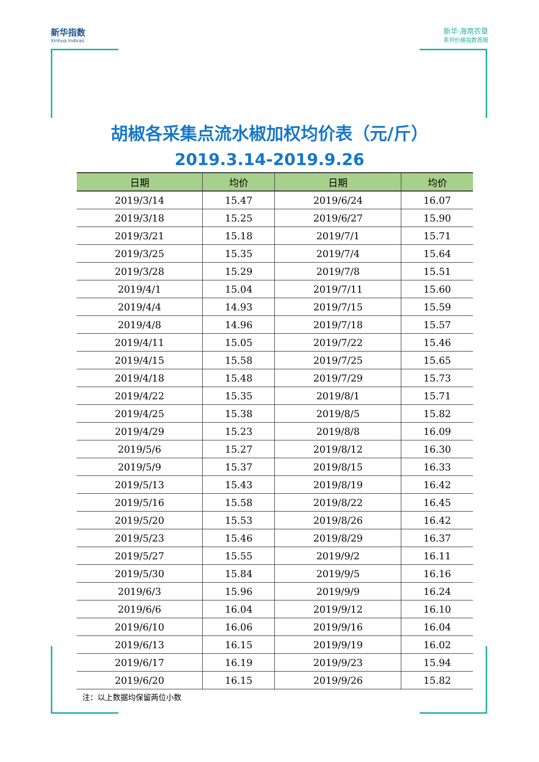新华指数
Xinhua Indices
新华·海南农垦
系列价格指数周报
胡椒各采集点流水椒加权均价表（元/斤）
2019.3.14-2019.9.26
| 日期 | 均价 | 日期 | 均价 |
| --- | --- | --- | --- |
| 2019/3/14 | 15.47 | 2019/6/24 | 16.07 |
| 2019/3/18 | 15.25 | 2019/6/27 | 15.90 |
| 2019/3/21 | 15.18 | 2019/7/1 | 15.71 |
| 2019/3/25 | 15.35 | 2019/7/4 | 15.64 |
| 2019/3/28 | 15.29 | 2019/7/8 | 15.51 |
| 2019/4/1 | 15.04 | 2019/7/11 | 15.60 |
| 2019/4/4 | 14.93 | 2019/7/15 | 15.59 |
| 2019/4/8 | 14.96 | 2019/7/18 | 15.57 |
| 2019/4/11 | 15.05 | 2019/7/22 | 15.46 |
| 2019/4/15 | 15.58 | 2019/7/25 | 15.65 |
| 2019/4/18 | 15.48 | 2019/7/29 | 15.73 |
| 2019/4/22 | 15.35 | 2019/8/1 | 15.71 |
| 2019/4/25 | 15.38 | 2019/8/5 | 15.82 |
| 2019/4/29 | 15.23 | 2019/8/8 | 16.09 |
| 2019/5/6 | 15.27 | 2019/8/12 | 16.30 |
| 2019/5/9 | 15.37 | 2019/8/15 | 16.33 |
| 2019/5/13 | 15.43 | 2019/8/19 | 16.42 |
| 2019/5/16 | 15.58 | 2019/8/22 | 16.45 |
| 2019/5/20 | 15.53 | 2019/8/26 | 16.42 |
| 2019/5/23 | 15.46 | 2019/8/29 | 16.37 |
| 2019/5/27 | 15.55 | 2019/9/2 | 16.11 |
| 2019/5/30 | 15.84 | 2019/9/5 | 16.16 |
| 2019/6/3 | 15.96 | 2019/9/9 | 16.24 |
| 2019/6/6 | 16.04 | 2019/9/12 | 16.10 |
| 2019/6/10 | 16.06 | 2019/9/16 | 16.04 |
| 2019/6/13 | 16.15 | 2019/9/19 | 16.02 |
| 2019/6/17 | 16.19 | 2019/9/23 | 15.94 |
| 2019/6/20 | 16.15 | 2019/9/26 | 15.82 |
注：以上数据均保留两位小数